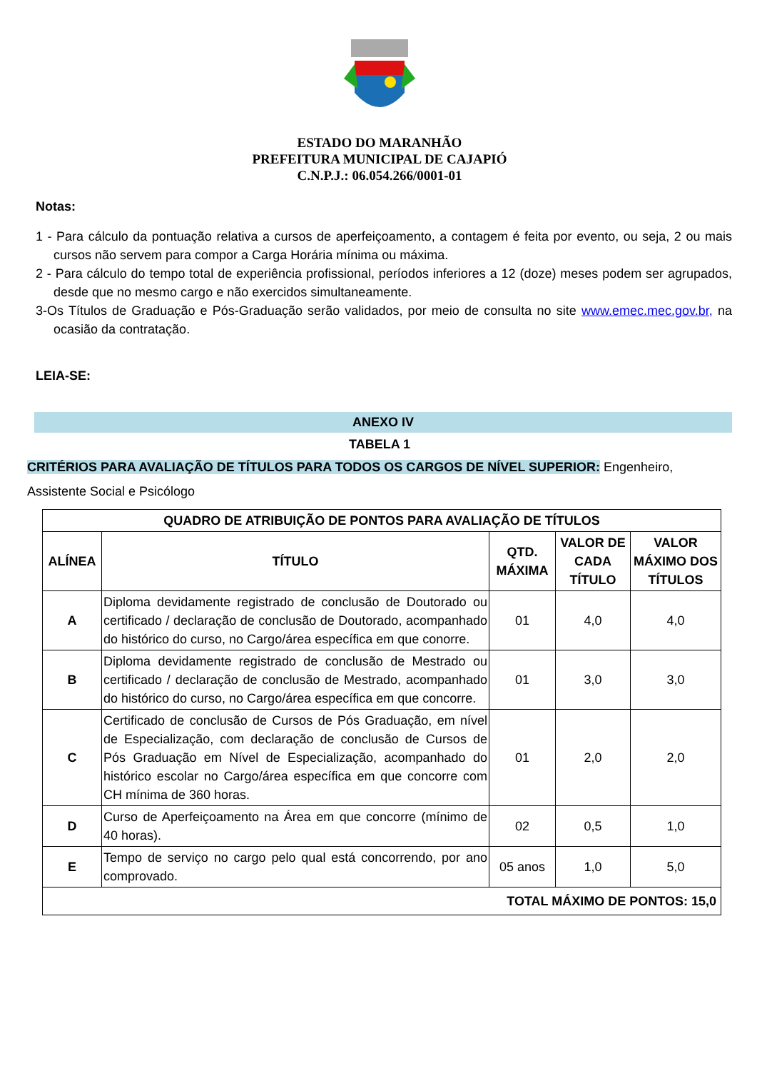ESTADO DO MARANHÃO
PREFEITURA MUNICIPAL DE CAJAPIÓ
C.N.P.J.: 06.054.266/0001-01
Notas:
1 - Para cálculo da pontuação relativa a cursos de aperfeiçoamento, a contagem é feita por evento, ou seja, 2 ou mais cursos não servem para compor a Carga Horária mínima ou máxima.
2 - Para cálculo do tempo total de experiência profissional, períodos inferiores a 12 (doze) meses podem ser agrupados, desde que no mesmo cargo e não exercidos simultaneamente.
3-Os Títulos de Graduação e Pós-Graduação serão validados, por meio de consulta no site www.emec.mec.gov.br, na ocasião da contratação.
LEIA-SE:
ANEXO IV
TABELA 1
CRITÉRIOS PARA AVALIAÇÃO DE TÍTULOS PARA TODOS OS CARGOS DE NÍVEL SUPERIOR: Engenheiro, Assistente Social e Psicólogo
| QUADRO DE ATRIBUIÇÃO DE PONTOS PARA AVALIAÇÃO DE TÍTULOS | | | | |
| --- | --- | --- | --- | --- |
| ALÍNEA | TÍTULO | QTD. MÁXIMA | VALOR DE CADA TÍTULO | VALOR MÁXIMO DOS TÍTULOS |
| A | Diploma devidamente registrado de conclusão de Doutorado ou certificado / declaração de conclusão de Doutorado, acompanhado do histórico do curso, no Cargo/área específica em que conorre. | 01 | 4,0 | 4,0 |
| B | Diploma devidamente registrado de conclusão de Mestrado ou certificado / declaração de conclusão de Mestrado, acompanhado do histórico do curso, no Cargo/área específica em que concorre. | 01 | 3,0 | 3,0 |
| C | Certificado de conclusão de Cursos de Pós Graduação, em nível de Especialização, com declaração de conclusão de Cursos de Pós Graduação em Nível de Especialização, acompanhado do histórico escolar no Cargo/área específica em que concorre com CH mínima de 360 horas. | 01 | 2,0 | 2,0 |
| D | Curso de Aperfeiçoamento na Área em que concorre (mínimo de 40 horas). | 02 | 0,5 | 1,0 |
| E | Tempo de serviço no cargo pelo qual está concorrendo, por ano comprovado. | 05 anos | 1,0 | 5,0 |
| TOTAL MÁXIMO DE PONTOS: 15,0 | | | | |